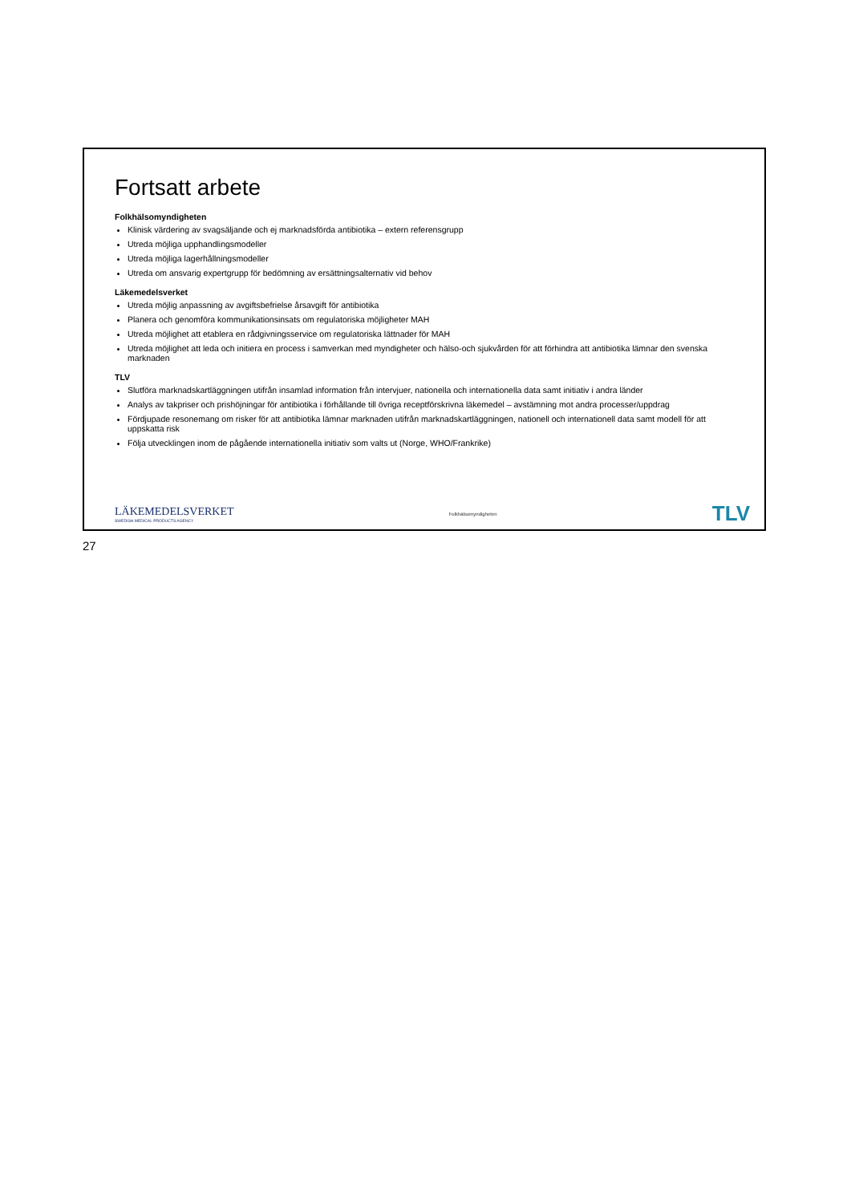Fortsatt arbete
Folkhälsomyndigheten
Klinisk värdering av svagsäljande och ej marknadsförda antibiotika – extern referensgrupp
Utreda möjliga upphandlingsmodeller
Utreda möjliga lagerhållningsmodeller
Utreda om ansvarig expertgrupp för bedömning av ersättningsalternativ vid behov
Läkemedelsverket
Utreda möjlig anpassning av avgiftsbefrielse årsavgift för antibiotika
Planera och genomföra kommunikationsinsats om regulatoriska möjligheter MAH
Utreda möjlighet att etablera en rådgivningsservice om regulatoriska lättnader för MAH
Utreda möjlighet att leda och initiera en process i samverkan med myndigheter och hälso-och sjukvården för att förhindra att antibiotika lämnar den svenska marknaden
TLV
Slutföra marknadskartläggningen utifrån insamlad information från intervjuer, nationella och internationella data samt initiativ i andra länder
Analys av takpriser och prishöjningar för antibiotika i förhållande till övriga receptförskrivna läkemedel – avstämning mot andra processer/uppdrag
Fördjupade resonemang om risker för att antibiotika lämnar marknaden utifrån marknadskartläggningen, nationell och internationell data samt modell för att uppskatta risk
Följa utvecklingen inom de pågående internationella initiativ som valts ut (Norge, WHO/Frankrike)
LÄKEMEDELSVERKET
SWEDISH MEDICAL PRODUCTS AGENCY
Folkhälsomyndigheten
TLV
27